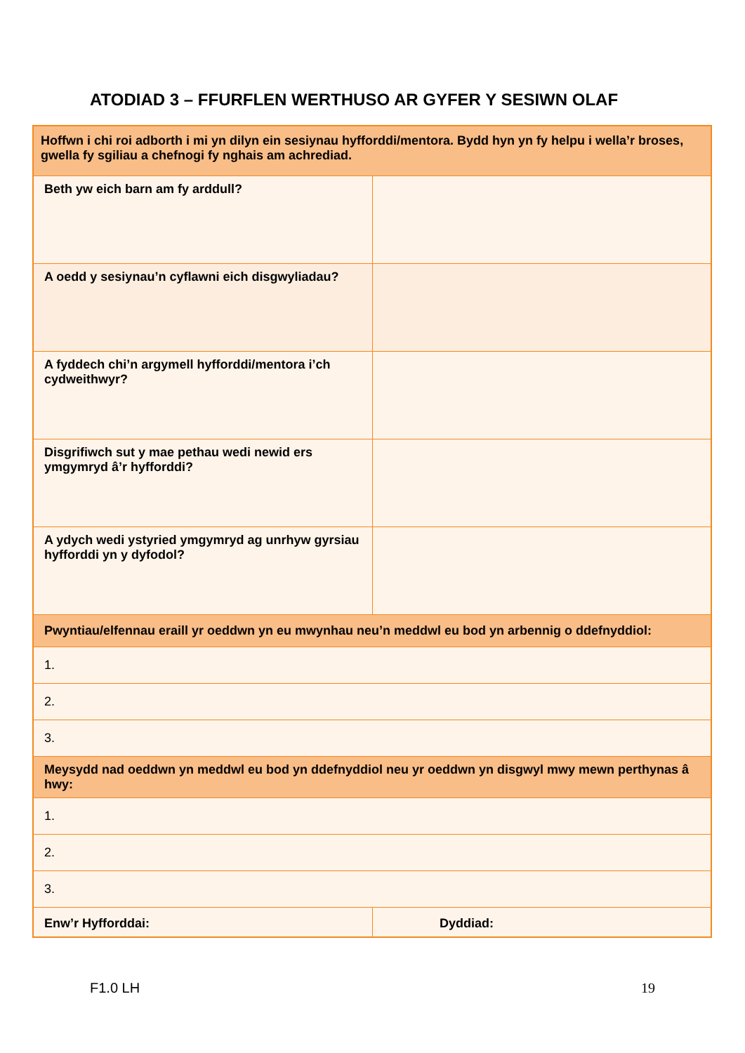ATODIAD 3 – FFURFLEN WERTHUSO AR GYFER Y SESIWN OLAF
| Hoffwn i chi roi adborth i mi yn dilyn ein sesiynau hyfforddi/mentora. Bydd hyn yn fy helpu i wella’r broses, gwella fy sgiliau a chefnogi fy nghais am achrediad. | |
| Beth yw eich barn am fy arddull? | |
| A oedd y sesiynau’n cyflawni eich disgwyliadau? | |
| A fyddech chi’n argymell hyfforddi/mentora i’ch cydweithwyr? | |
| Disgrifiwch sut y mae pethau wedi newid ers ymgymryd â’r hyfforddi? | |
| A ydych wedi ystyried ymgymryd ag unrhyw gyrsiau hyfforddi yn y dyfodol? | |
| Pwyntiau/elfennau eraill yr oeddwn yn eu mwynhau neu’n meddwl eu bod yn arbennig o ddefnyddiol: | |
| 1. | |
| 2. | |
| 3. | |
| Meysydd nad oeddwn yn meddwl eu bod yn ddefnyddiol neu yr oeddwn yn disgwyl mwy mewn perthynas â hwy: | |
| 1. | |
| 2. | |
| 3. | |
| Enw’r Hyfforddai: | Dyddiad: |
F1.0 LH 19